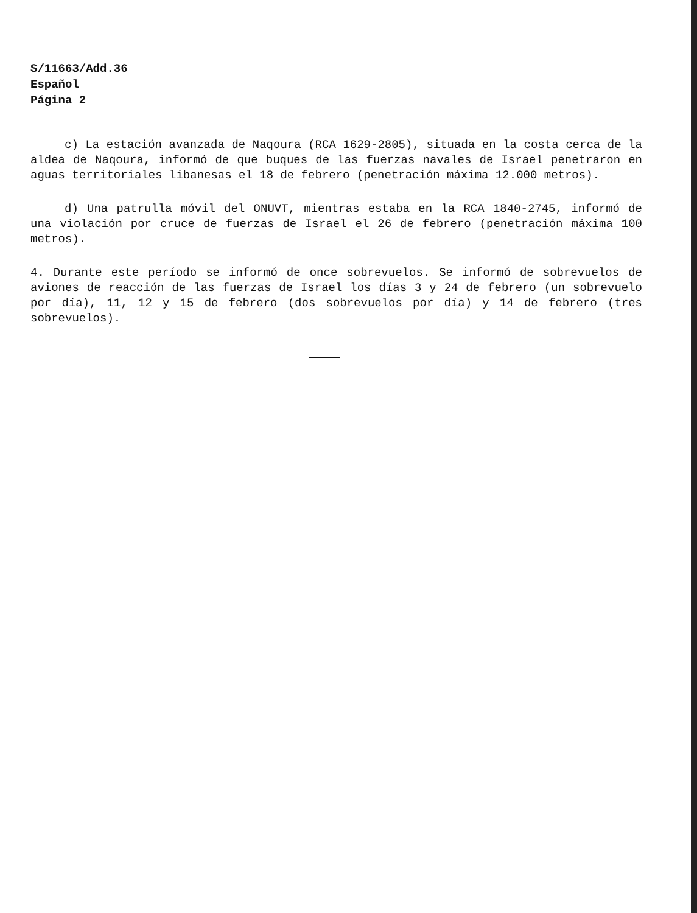S/11663/Add.36
Español
Página 2
c) La estación avanzada de Naqoura (RCA 1629-2805), situada en la costa cerca de la aldea de Naqoura, informó de que buques de las fuerzas navales de Israel penetraron en aguas territoriales libanesas el 18 de febrero (penetración máxima 12.000 metros).
d) Una patrulla móvil del ONUVT, mientras estaba en la RCA 1840-2745, informó de una violación por cruce de fuerzas de Israel el 26 de febrero (penetración máxima 100 metros).
4. Durante este período se informó de once sobrevuelos. Se informó de sobrevuelos de aviones de reacción de las fuerzas de Israel los días 3 y 24 de febrero (un sobrevuelo por día), 11, 12 y 15 de febrero (dos sobrevuelos por día) y 14 de febrero (tres sobrevuelos).